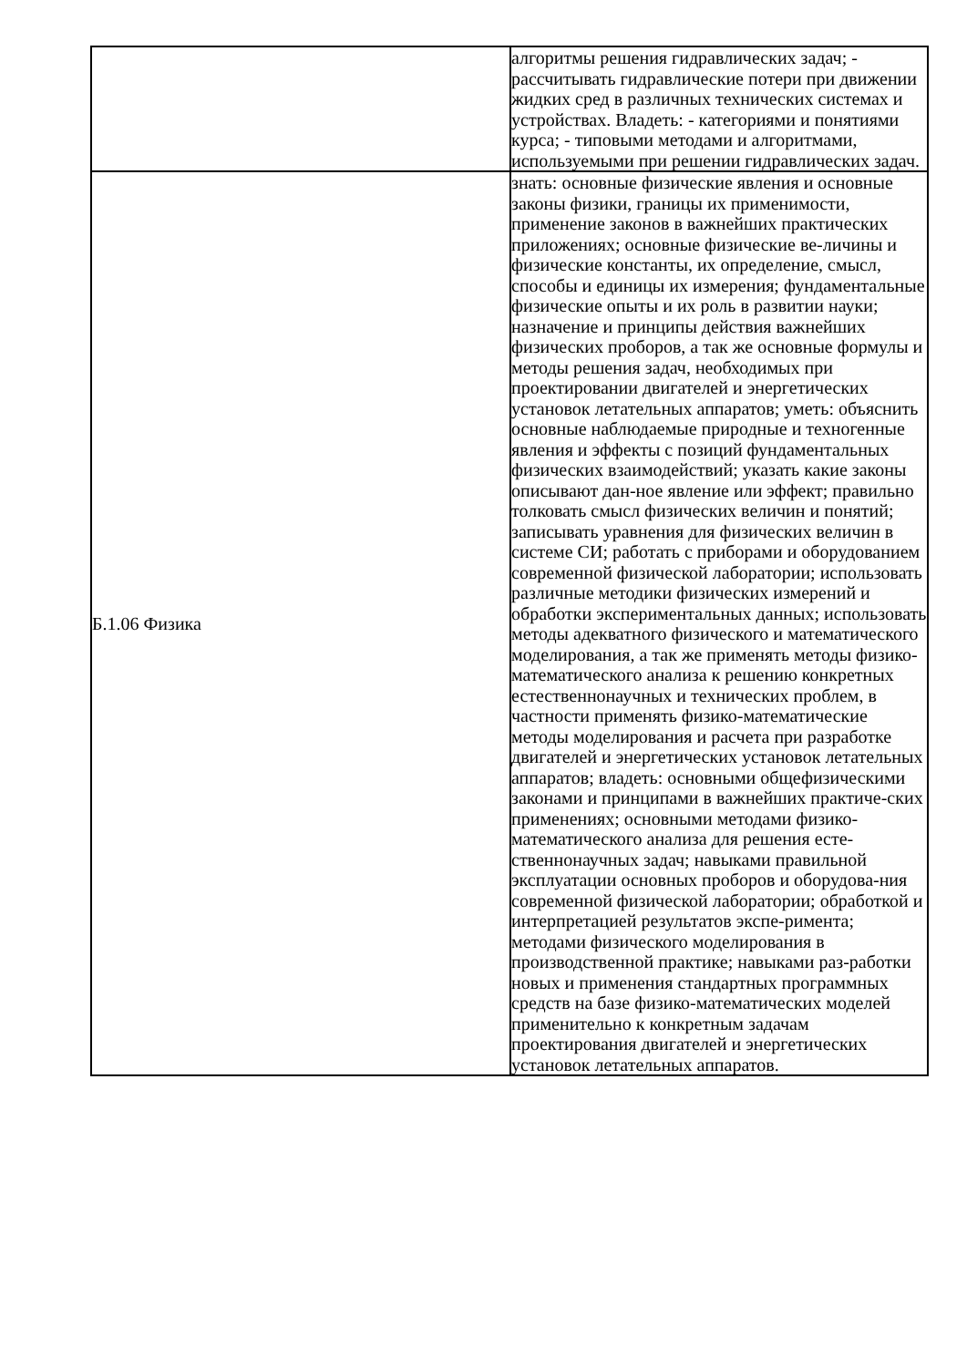| | алгоритмы решения гидравлических задач; - рассчитывать гидравлические потери при движении жидких сред в различных технических системах и устройствах. Владеть: - категориями и понятиями курса; - типовыми методами и алгоритмами, используемыми при решении гидравлических задач. |
| Б.1.06 Физика | знать: основные физические явления и основные законы физики, границы их применимости, применение законов в важнейших практических приложениях; основные физические ве-личины и физические константы, их определение, смысл, способы и единицы их измерения; фундаментальные физические опыты и их роль в развитии науки; назначение и принципы действия важнейших физических проборов, а так же основные формулы и методы решения задач, необходимых при проектировании двигателей и энергетических установок летательных аппаратов; уметь: объяснить основные наблюдаемые природные и техногенные явления и эффекты с позиций фундаментальных физических взаимодействий; указать какие законы описывают дан-ное явление или эффект; правильно толковать смысл физических величин и понятий; записывать уравнения для физических величин в системе СИ; работать с приборами и оборудованием современной физической лаборатории; использовать различные методики физических измерений и обработки экспериментальных данных; использовать методы адекватного физического и математического моделирования, а так же применять методы физико-математического анализа к решению конкретных естественнонаучных и технических проблем, в частности применять физико-математические методы моделирования и расчета при разработке двигателей и энергетических установок летательных аппаратов; владеть: основными общефизическими законами и принципами в важнейших практиче-ских применениях; основными методами физико-математического анализа для решения есте-ственнонаучных задач; навыками правильной эксплуатации основных проборов и оборудова-ния современной физической лаборатории; обработкой и интерпретацией результатов экспе-римента; методами физического моделирования в производственной практике; навыками раз-работки новых и применения стандартных программных средств на базе физико-математических моделей применительно к конкретным задачам проектирования двигателей и энергетических установок летательных аппаратов. |